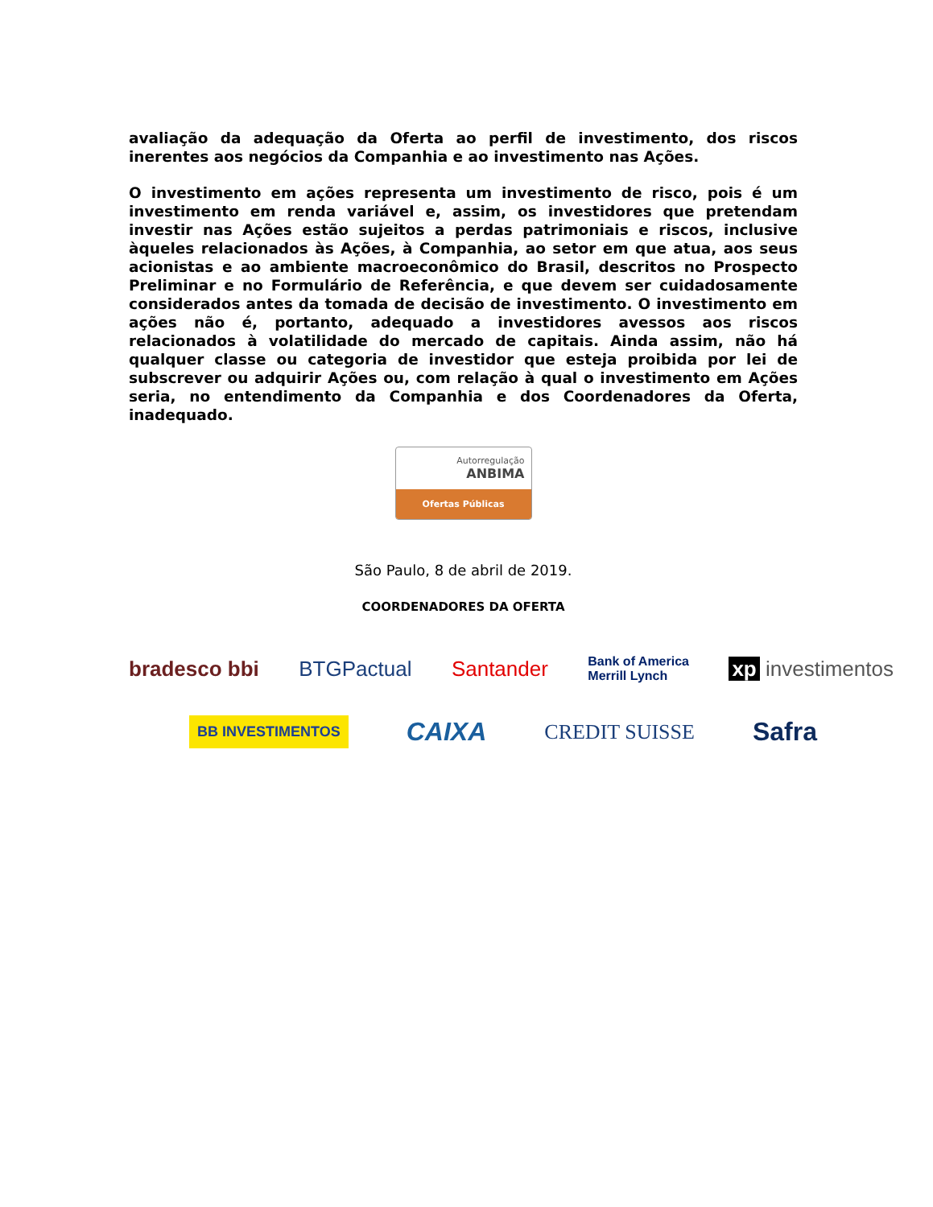avaliação da adequação da Oferta ao perfil de investimento, dos riscos inerentes aos negócios da Companhia e ao investimento nas Ações.
O investimento em ações representa um investimento de risco, pois é um investimento em renda variável e, assim, os investidores que pretendam investir nas Ações estão sujeitos a perdas patrimoniais e riscos, inclusive àqueles relacionados às Ações, à Companhia, ao setor em que atua, aos seus acionistas e ao ambiente macroeconômico do Brasil, descritos no Prospecto Preliminar e no Formulário de Referência, e que devem ser cuidadosamente considerados antes da tomada de decisão de investimento. O investimento em ações não é, portanto, adequado a investidores avessos aos riscos relacionados à volatilidade do mercado de capitais. Ainda assim, não há qualquer classe ou categoria de investidor que esteja proibida por lei de subscrever ou adquirir Ações ou, com relação à qual o investimento em Ações seria, no entendimento da Companhia e dos Coordenadores da Oferta, inadequado.
Autorregulação
ANBIMA
Ofertas Públicas
São Paulo, 8 de abril de 2019.
COORDENADORES DA OFERTA
bradesco bbi BTGPactual Santander Bank of America
Merrill Lynch xp investimentos
BB INVESTIMENTOS CAIXA CREDIT SUISSE Safra